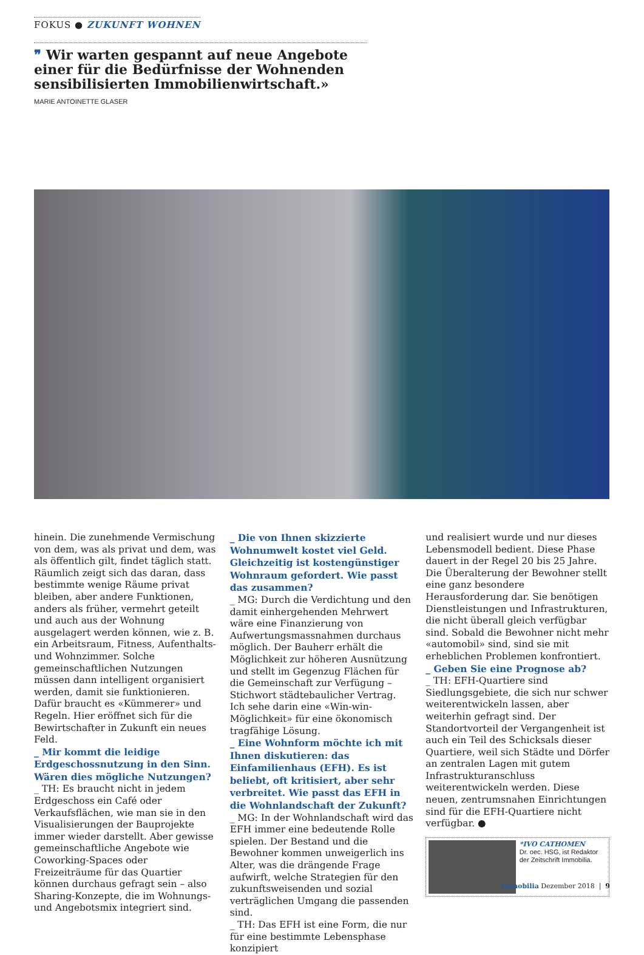FOKUS ● ZUKUNFT WOHNEN
❞ Wir warten gespannt auf neue Angebote einer für die Bedürfnisse der Wohnenden sensibilisierten Immobilienwirtschaft.»
MARIE ANTOINETTE GLASER
hinein. Die zunehmende Vermischung von dem, was als privat und dem, was als öffentlich gilt, findet täglich statt. Räumlich zeigt sich das daran, dass bestimmte wenige Räume privat bleiben, aber andere Funktionen, anders als früher, vermehrt geteilt und auch aus der Wohnung ausgelagert werden können, wie z. B. ein Arbeitsraum, Fitness, Aufenthalts- und Wohnzimmer. Solche gemeinschaftlichen Nutzungen müssen dann intelligent organisiert werden, damit sie funktionieren. Dafür braucht es «Kümmerer» und Regeln. Hier eröffnet sich für die Bewirtschafter in Zukunft ein neues Feld.
_ Mir kommt die leidige Erdgeschossnutzung in den Sinn. Wären dies mögliche Nutzungen?
_ TH: Es braucht nicht in jedem Erdgeschoss ein Café oder Verkaufsflächen, wie man sie in den Visualisierungen der Bauprojekte immer wieder darstellt. Aber gewisse gemeinschaftliche Angebote wie Coworking-Spaces oder Freizeiträume für das Quartier können durchaus gefragt sein – also Sharing-Konzepte, die im Wohnungs- und Angebotsmix integriert sind.
_ Die von Ihnen skizzierte Wohnumwelt kostet viel Geld. Gleichzeitig ist kostengünstiger Wohnraum gefordert. Wie passt das zusammen?
_ MG: Durch die Verdichtung und den damit einhergehenden Mehrwert wäre eine Finanzierung von Aufwertungsmassnahmen durchaus möglich. Der Bauherr erhält die Möglichkeit zur höheren Ausnützung und stellt im Gegenzug Flächen für die Gemeinschaft zur Verfügung – Stichwort städtebaulicher Vertrag. Ich sehe darin eine «Win-win-Möglichkeit» für eine ökonomisch tragfähige Lösung.
_ Eine Wohnform möchte ich mit Ihnen diskutieren: das Einfamilienhaus (EFH). Es ist beliebt, oft kritisiert, aber sehr verbreitet. Wie passt das EFH in die Wohnlandschaft der Zukunft?
_ MG: In der Wohnlandschaft wird das EFH immer eine bedeutende Rolle spielen. Der Bestand und die Bewohner kommen unweigerlich ins Alter, was die drängende Frage aufwirft, welche Strategien für den zukunftsweisenden und sozial verträglichen Umgang die passenden sind.
_ TH: Das EFH ist eine Form, die nur für eine bestimmte Lebensphase konzipiert
und realisiert wurde und nur dieses Lebensmodell bedient. Diese Phase dauert in der Regel 20 bis 25 Jahre. Die Überalterung der Bewohner stellt eine ganz besondere Herausforderung dar. Sie benötigen Dienstleistungen und Infrastrukturen, die nicht überall gleich verfügbar sind. Sobald die Bewohner nicht mehr «automobil» sind, sind sie mit erheblichen Problemen konfrontiert.
_ Geben Sie eine Prognose ab?
_ TH: EFH-Quartiere sind Siedlungsgebiete, die sich nur schwer weiterentwickeln lassen, aber weiterhin gefragt sind. Der Standortvorteil der Vergangenheit ist auch ein Teil des Schicksals dieser Quartiere, weil sich Städte und Dörfer an zentralen Lagen mit gutem Infrastrukturanschluss weiterentwickeln werden. Diese neuen, zentrumsnahen Einrichtungen sind für die EFH-Quartiere nicht verfügbar. ●
*IVO CATHOMEN
Dr. oec. HSG, ist Redaktor der Zeitschrift Immobilia.
immobilia Dezember 2018 | 9